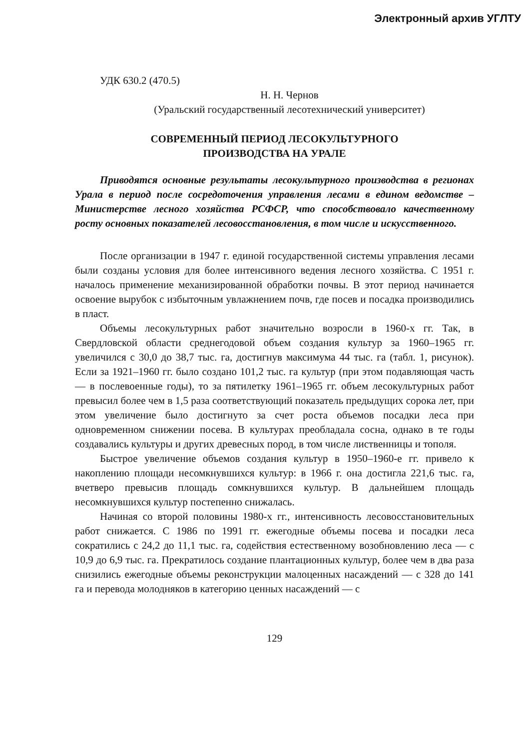Электронный архив УГЛТУ
УДК 630.2 (470.5)
Н. Н. Чернов
(Уральский государственный лесотехнический университет)
СОВРЕМЕННЫЙ ПЕРИОД ЛЕСОКУЛЬТУРНОГО
ПРОИЗВОДСТВА НА УРАЛЕ
Приводятся основные результаты лесокультурного производства в регионах Урала в период после сосредоточения управления лесами в едином ведомстве – Министерстве лесного хозяйства РСФСР, что способствовало качественному росту основных показателей лесовосстановления, в том числе и искусственного.
После организации в 1947 г. единой государственной системы управления лесами были созданы условия для более интенсивного ведения лесного хозяйства. С 1951 г. началось применение механизированной обработки почвы. В этот период начинается освоение вырубок с избыточным увлажнением почв, где посев и посадка производились в пласт.
Объемы лесокультурных работ значительно возросли в 1960-х гг. Так, в Свердловской области среднегодовой объем создания культур за 1960–1965 гг. увеличился с 30,0 до 38,7 тыс. га, достигнув максимума 44 тыс. га (табл. 1, рисунок). Если за 1921–1960 гг. было создано 101,2 тыс. га культур (при этом подавляющая часть — в послевоенные годы), то за пятилетку 1961–1965 гг. объем лесокультурных работ превысил более чем в 1,5 раза соответствующий показатель предыдущих сорока лет, при этом увеличение было достигнуто за счет роста объемов посадки леса при одновременном снижении посева. В культурах преобладала сосна, однако в те годы создавались культуры и других древесных пород, в том числе лиственницы и тополя.
Быстрое увеличение объемов создания культур в 1950–1960-е гг. привело к накоплению площади несомкнувшихся культур: в 1966 г. она достигла 221,6 тыс. га, вчетверо превысив площадь сомкнувшихся культур. В дальнейшем площадь несомкнувшихся культур постепенно снижалась.
Начиная со второй половины 1980-х гг., интенсивность лесовосстановительных работ снижается. С 1986 по 1991 гг. ежегодные объемы посева и посадки леса сократились с 24,2 до 11,1 тыс. га, содействия естественному возобновлению леса — с 10,9 до 6,9 тыс. га. Прекратилось создание плантационных культур, более чем в два раза снизились ежегодные объемы реконструкции малоценных насаждений — с 328 до 141 га и перевода молодняков в категорию ценных насаждений — с
129